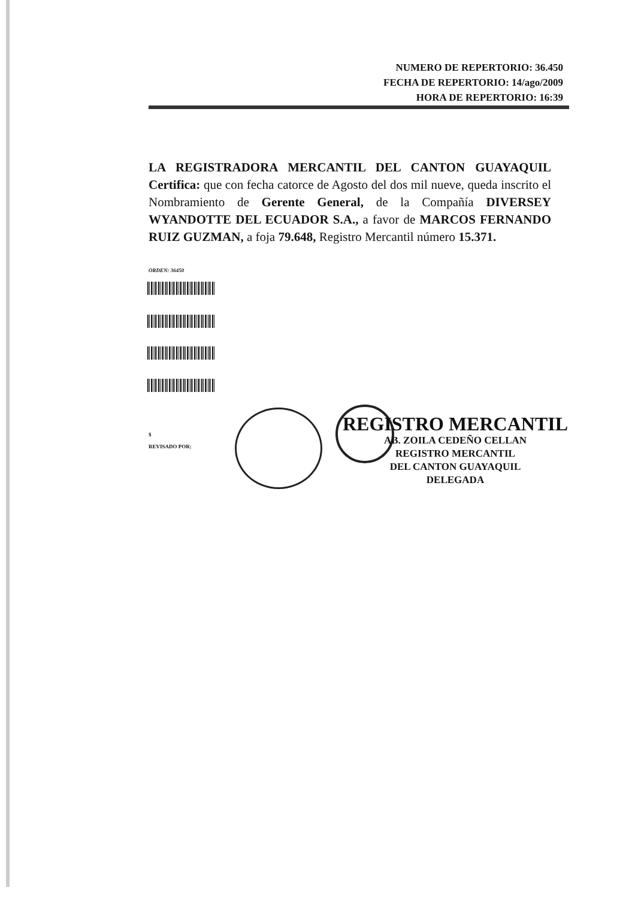NUMERO DE REPERTORIO: 36.450
FECHA DE REPERTORIO: 14/ago/2009
HORA DE REPERTORIO: 16:39
LA REGISTRADORA MERCANTIL DEL CANTON GUAYAQUIL Certifica: que con fecha catorce de Agosto del dos mil nueve, queda inscrito el Nombramiento de Gerente General, de la Compañía DIVERSEY WYANDOTTE DEL ECUADOR S.A., a favor de MARCOS FERNANDO RUIZ GUZMAN, a foja 79.648, Registro Mercantil número 15.371.
ORDEN: 36450
$
REVISADO POR:
REGISTRO MERCANTIL
AB. ZOILA CEDEÑO CELLAN
REGISTRO MERCANTIL
DEL CANTON GUAYAQUIL
DELEGADA